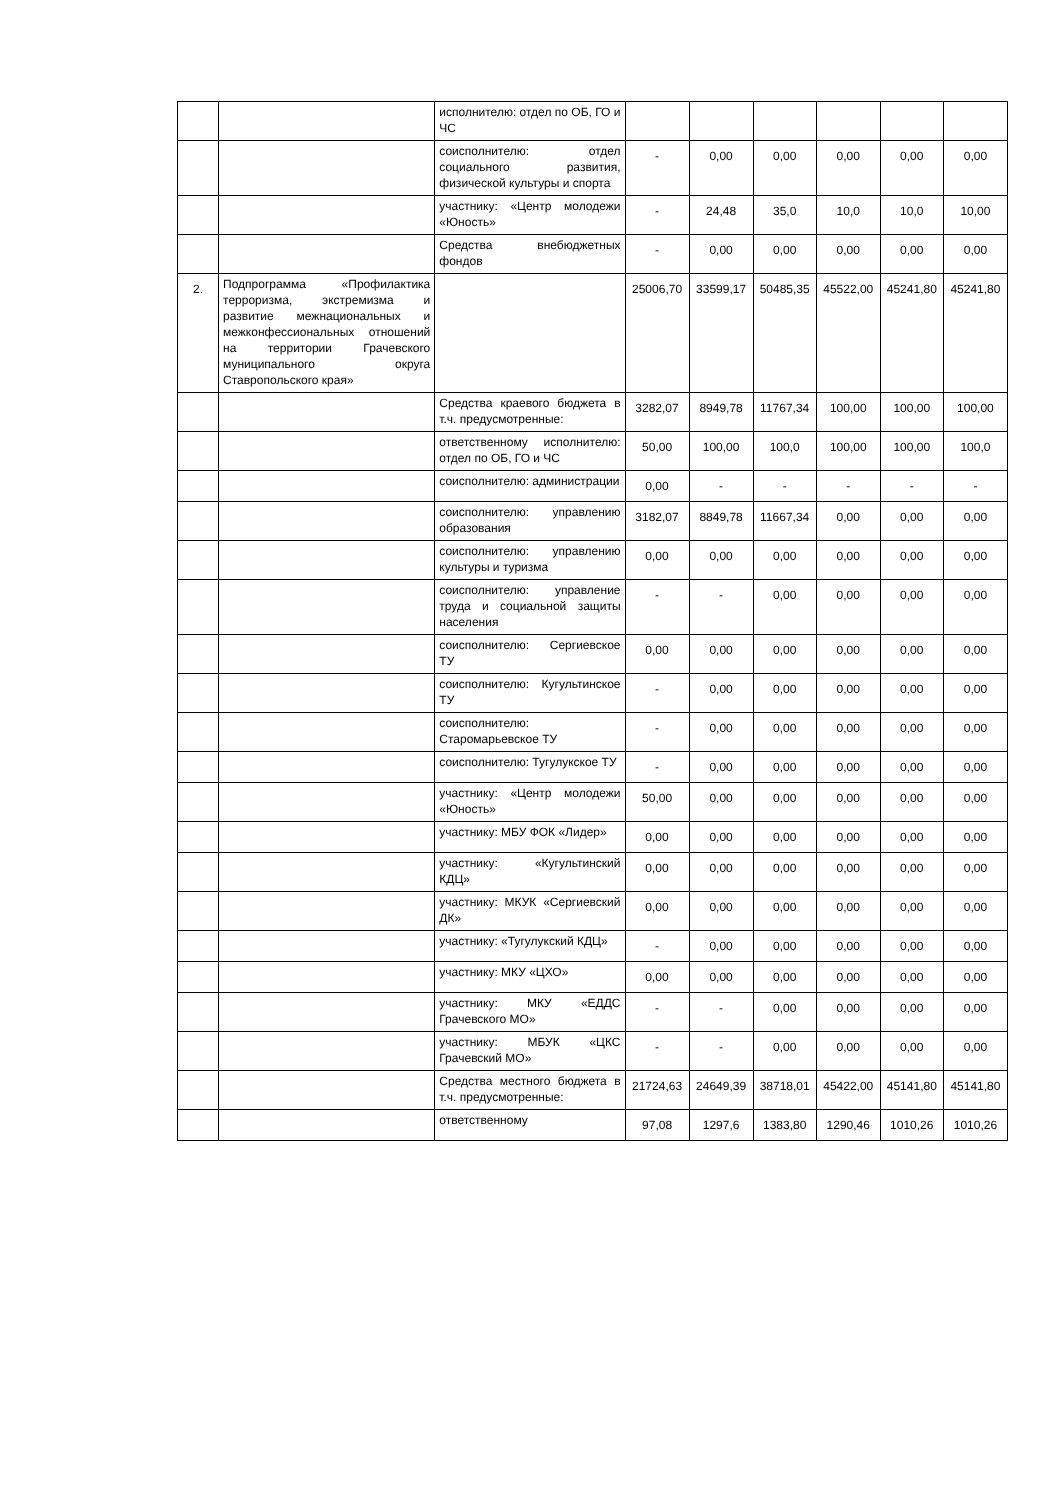| | | исполнителю: отдел по ОБ, ГО и ЧС | | | | | | |
| | | соисполнителю: отдел социального развития, физической культуры и спорта | - | 0,00 | 0,00 | 0,00 | 0,00 | 0,00 |
| | | участнику: «Центр молодежи «Юность» | - | 24,48 | 35,0 | 10,0 | 10,0 | 10,00 |
| | | Средства внебюджетных фондов | - | 0,00 | 0,00 | 0,00 | 0,00 | 0,00 |
| 2. | Подпрограмма «Профилактика терроризма, экстремизма и развитие межнациональных и межконфессиональных отношений на территории Грачевского муниципального округа Ставропольского края» | | 25006,70 | 33599,17 | 50485,35 | 45522,00 | 45241,80 | 45241,80 |
| | | Средства краевого бюджета в т.ч. предусмотренные: | 3282,07 | 8949,78 | 11767,34 | 100,00 | 100,00 | 100,00 |
| | | ответственному исполнителю: отдел по ОБ, ГО и ЧС | 50,00 | 100,00 | 100,0 | 100,00 | 100,00 | 100,0 |
| | | соисполнителю: администрации | 0,00 | - | - | - | - | - |
| | | соисполнителю: управлению образования | 3182,07 | 8849,78 | 11667,34 | 0,00 | 0,00 | 0,00 |
| | | соисполнителю: управлению культуры и туризма | 0,00 | 0,00 | 0,00 | 0,00 | 0,00 | 0,00 |
| | | соисполнителю: управление труда и социальной защиты населения | - | - | 0,00 | 0,00 | 0,00 | 0,00 |
| | | соисполнителю: Сергиевское ТУ | 0,00 | 0,00 | 0,00 | 0,00 | 0,00 | 0,00 |
| | | соисполнителю: Кугультинское ТУ | - | 0,00 | 0,00 | 0,00 | 0,00 | 0,00 |
| | | соисполнителю: Старомарьевское ТУ | - | 0,00 | 0,00 | 0,00 | 0,00 | 0,00 |
| | | соисполнителю: Тугулукское ТУ | - | 0,00 | 0,00 | 0,00 | 0,00 | 0,00 |
| | | участнику: «Центр молодежи «Юность» | 50,00 | 0,00 | 0,00 | 0,00 | 0,00 | 0,00 |
| | | участнику: МБУ ФОК «Лидер» | 0,00 | 0,00 | 0,00 | 0,00 | 0,00 | 0,00 |
| | | участнику: «Кугультинский КДЦ» | 0,00 | 0,00 | 0,00 | 0,00 | 0,00 | 0,00 |
| | | участнику: МКУК «Сергиевский ДК» | 0,00 | 0,00 | 0,00 | 0,00 | 0,00 | 0,00 |
| | | участнику: «Тугулукский КДЦ» | - | 0,00 | 0,00 | 0,00 | 0,00 | 0,00 |
| | | участнику: МКУ «ЦХО» | 0,00 | 0,00 | 0,00 | 0,00 | 0,00 | 0,00 |
| | | участнику: МКУ «ЕДДС Грачевского МО» | - | - | 0,00 | 0,00 | 0,00 | 0,00 |
| | | участнику: МБУК «ЦКС Грачевский МО» | - | - | 0,00 | 0,00 | 0,00 | 0,00 |
| | | Средства местного бюджета в т.ч. предусмотренные: | 21724,63 | 24649,39 | 38718,01 | 45422,00 | 45141,80 | 45141,80 |
| | | ответственному | 97,08 | 1297,6 | 1383,80 | 1290,46 | 1010,26 | 1010,26 |